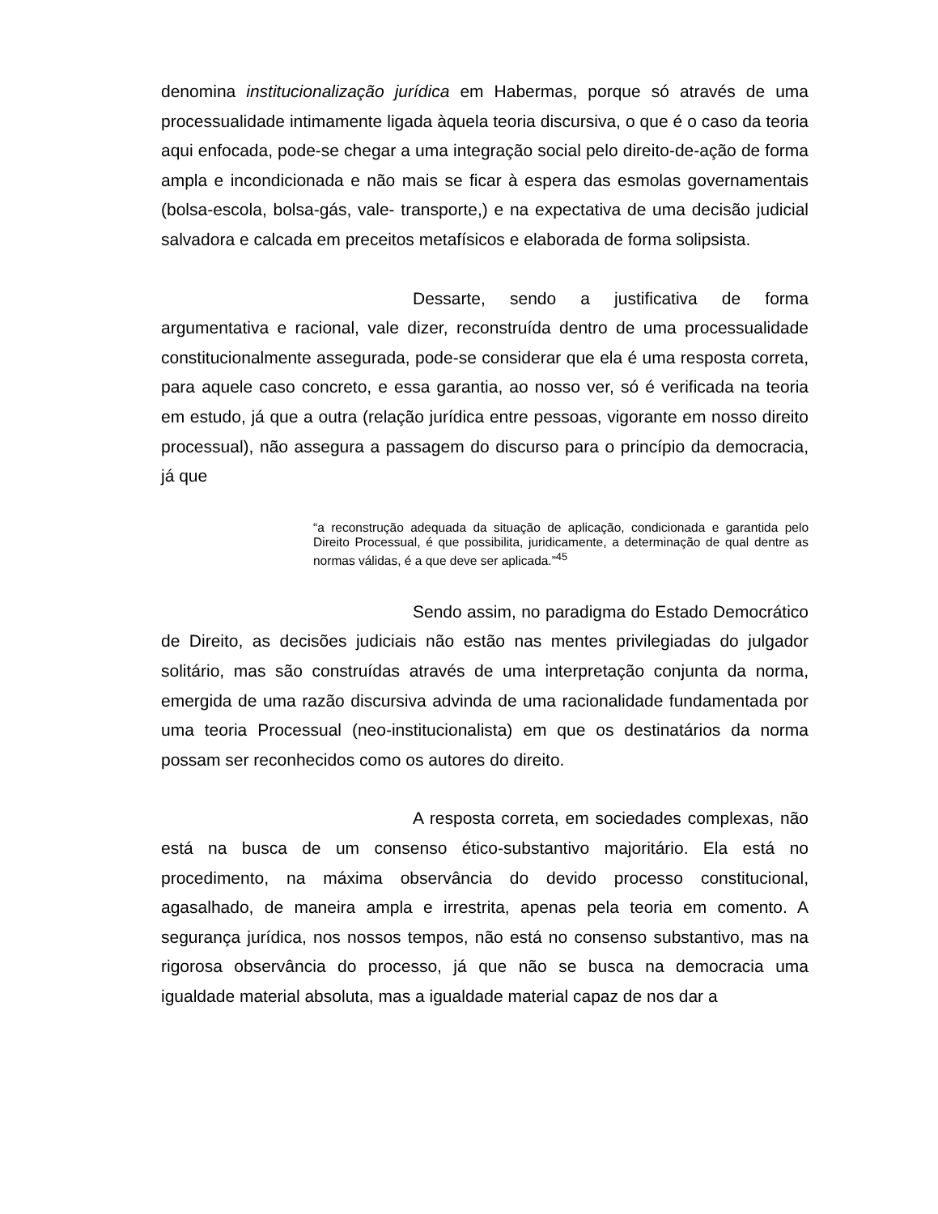denomina institucionalização jurídica em Habermas, porque só através de uma processualidade intimamente ligada àquela teoria discursiva, o que é o caso da teoria aqui enfocada, pode-se chegar a uma integração social pelo direito-de-ação de forma ampla e incondicionada e não mais se ficar à espera das esmolas governamentais (bolsa-escola, bolsa-gás, vale- transporte,) e na expectativa de uma decisão judicial salvadora e calcada em preceitos metafísicos e elaborada de forma solipsista.
Dessarte, sendo a justificativa de forma argumentativa e racional, vale dizer, reconstruída dentro de uma processualidade constitucionalmente assegurada, pode-se considerar que ela é uma resposta correta, para aquele caso concreto, e essa garantia, ao nosso ver, só é verificada na teoria em estudo, já que a outra (relação jurídica entre pessoas, vigorante em nosso direito processual), não assegura a passagem do discurso para o princípio da democracia, já que
“a reconstrução adequada da situação de aplicação, condicionada e garantida pelo Direito Processual, é que possibilita, juridicamente, a determinação de qual dentre as normas válidas, é a que deve ser aplicada.”<sup>45</sup>
Sendo assim, no paradigma do Estado Democrático de Direito, as decisões judiciais não estão nas mentes privilegiadas do julgador solitário, mas são construídas através de uma interpretação conjunta da norma, emergida de uma razão discursiva advinda de uma racionalidade fundamentada por uma teoria Processual (neo-institucionalista) em que os destinatários da norma possam ser reconhecidos como os autores do direito.
A resposta correta, em sociedades complexas, não está na busca de um consenso ético-substantivo majoritário. Ela está no procedimento, na máxima observância do devido processo constitucional, agasalhado, de maneira ampla e irrestrita, apenas pela teoria em comento. A segurança jurídica, nos nossos tempos, não está no consenso substantivo, mas na rigorosa observância do processo, já que não se busca na democracia uma igualdade material absoluta, mas a igualdade material capaz de nos dar a